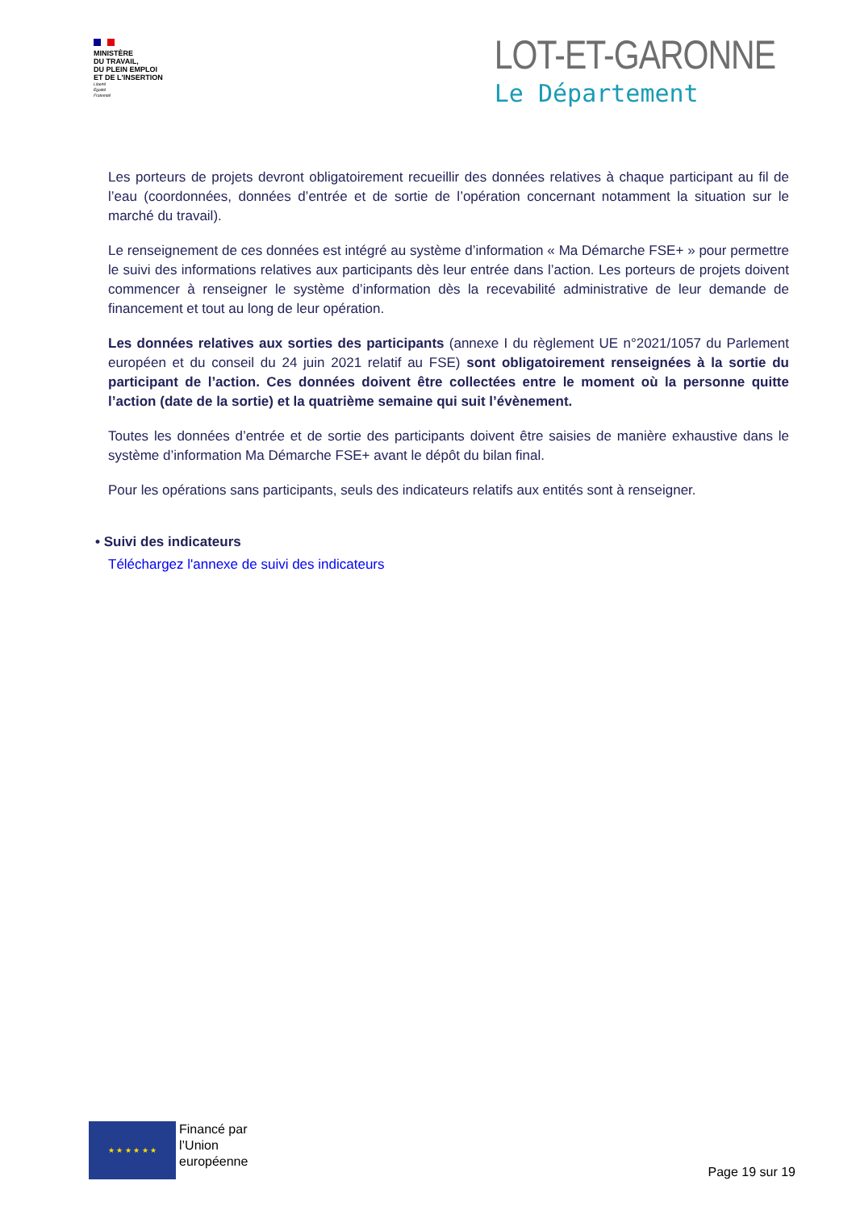MINISTÈRE
DU TRAVAIL,
DU PLEIN EMPLOI
ET DE L'INSERTION
Liberté
Égalité
Fraternité
LOT-ET-GARONNE
Le Département
Les porteurs de projets devront obligatoirement recueillir des données relatives à chaque participant au fil de l’eau (coordonnées, données d’entrée et de sortie de l’opération concernant notamment la situation sur le marché du travail).
Le renseignement de ces données est intégré au système d’information « Ma Démarche FSE+ » pour permettre le suivi des informations relatives aux participants dès leur entrée dans l’action. Les porteurs de projets doivent commencer à renseigner le système d’information dès la recevabilité administrative de leur demande de financement et tout au long de leur opération.
Les données relatives aux sorties des participants (annexe I du règlement UE n°2021/1057 du Parlement européen et du conseil du 24 juin 2021 relatif au FSE) sont obligatoirement renseignées à la sortie du participant de l’action. Ces données doivent être collectées entre le moment où la personne quitte l’action (date de la sortie) et la quatrième semaine qui suit l’évènement.
Toutes les données d’entrée et de sortie des participants doivent être saisies de manière exhaustive dans le système d’information Ma Démarche FSE+ avant le dépôt du bilan final.
Pour les opérations sans participants, seuls des indicateurs relatifs aux entités sont à renseigner.
• Suivi des indicateurs
Téléchargez l'annexe de suivi des indicateurs
★ ★ ★ ★ ★ ★
Financé par
l’Union
européenne
Page 19 sur 19